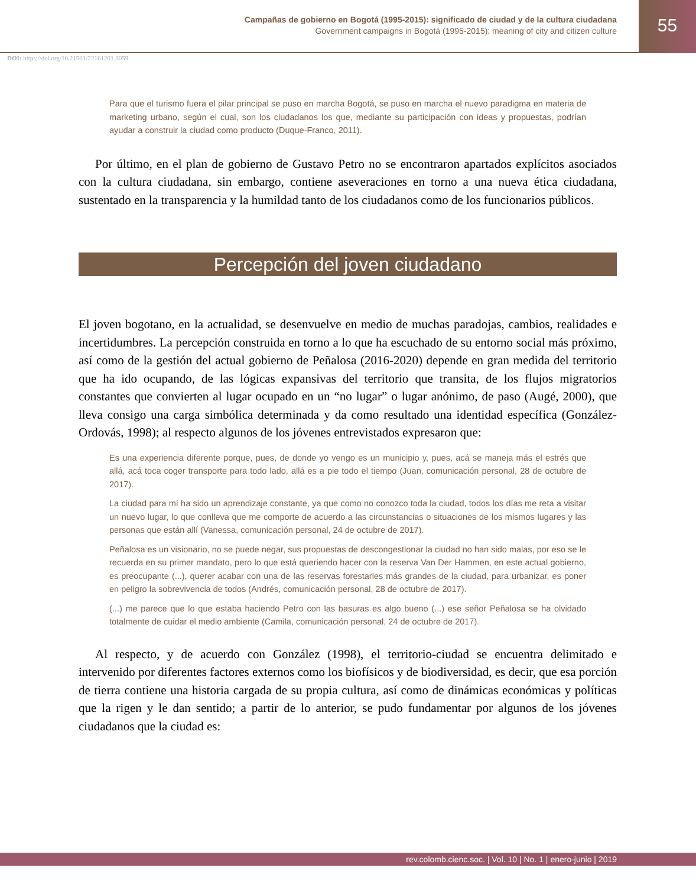Campañas de gobierno en Bogotá (1995-2015): significado de ciudad y de la cultura ciudadana
Government campaigns in Bogotá (1995-2015): meaning of city and citizen culture
55
DOI: https://doi.org/10.21501/22161201.3059
Para que el turismo fuera el pilar principal se puso en marcha Bogotá, se puso en marcha el nuevo paradigma en materia de marketing urbano, según el cual, son los ciudadanos los que, mediante su participación con ideas y propuestas, podrían ayudar a construir la ciudad como producto (Duque-Franco, 2011).
Por último, en el plan de gobierno de Gustavo Petro no se encontraron apartados explícitos asociados con la cultura ciudadana, sin embargo, contiene aseveraciones en torno a una nueva ética ciudadana, sustentado en la transparencia y la humildad tanto de los ciudadanos como de los funcionarios públicos.
Percepción del joven ciudadano
El joven bogotano, en la actualidad, se desenvuelve en medio de muchas paradojas, cambios, realidades e incertidumbres. La percepción construida en torno a lo que ha escuchado de su entorno social más próximo, así como de la gestión del actual gobierno de Peñalosa (2016-2020) depende en gran medida del territorio que ha ido ocupando, de las lógicas expansivas del territorio que transita, de los flujos migratorios constantes que convierten al lugar ocupado en un “no lugar” o lugar anónimo, de paso (Augé, 2000), que lleva consigo una carga simbólica determinada y da como resultado una identidad específica (González-Ordovás, 1998); al respecto algunos de los jóvenes entrevistados expresaron que:
Es una experiencia diferente porque, pues, de donde yo vengo es un municipio y, pues, acá se maneja más el estrés que allá, acá toca coger transporte para todo lado, allá es a pie todo el tiempo (Juan, comunicación personal, 28 de octubre de 2017).
La ciudad para mí ha sido un aprendizaje constante, ya que como no conozco toda la ciudad, todos los días me reta a visitar un nuevo lugar, lo que conlleva que me comporte de acuerdo a las circunstancias o situaciones de los mismos lugares y las personas que están allí (Vanessa, comunicación personal, 24 de octubre de 2017).
Peñalosa es un visionario, no se puede negar, sus propuestas de descongestionar la ciudad no han sido malas, por eso se le recuerda en su primer mandato, pero lo que está queriendo hacer con la reserva Van Der Hammen, en este actual gobierno, es preocupante (...), querer acabar con una de las reservas forestarles más grandes de la ciudad, para urbanizar, es poner en peligro la sobrevivencia de todos (Andrés, comunicación personal, 28 de octubre de 2017).
(...) me parece que lo que estaba haciendo Petro con las basuras es algo bueno (...) ese señor Peñalosa se ha olvidado totalmente de cuidar el medio ambiente (Camila, comunicación personal, 24 de octubre de 2017).
Al respecto, y de acuerdo con González (1998), el territorio-ciudad se encuentra delimitado e intervenido por diferentes factores externos como los biofísicos y de biodiversidad, es decir, que esa porción de tierra contiene una historia cargada de su propia cultura, así como de dinámicas económicas y políticas que la rigen y le dan sentido; a partir de lo anterior, se pudo fundamentar por algunos de los jóvenes ciudadanos que la ciudad es:
rev.colomb.cienc.soc. | Vol. 10 | No. 1 | enero-junio | 2019